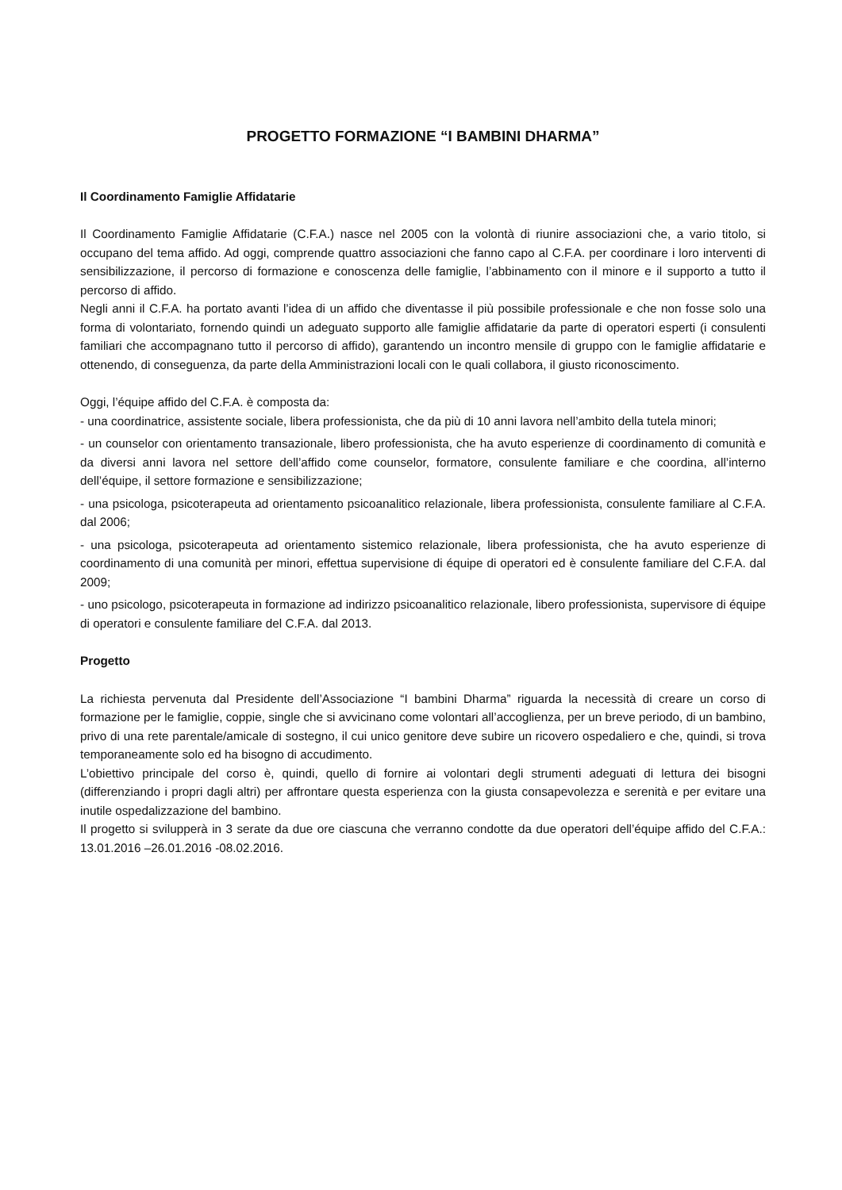PROGETTO FORMAZIONE “I BAMBINI DHARMA”
Il Coordinamento Famiglie Affidatarie
Il Coordinamento Famiglie Affidatarie (C.F.A.) nasce nel 2005 con la volontà di riunire associazioni che, a vario titolo, si occupano del tema affido. Ad oggi, comprende quattro associazioni che fanno capo al C.F.A. per coordinare i loro interventi di sensibilizzazione, il percorso di formazione e conoscenza delle famiglie, l’abbinamento con il minore e il supporto a tutto il percorso di affido.
Negli anni il C.F.A. ha portato avanti l’idea di un affido che diventasse il più possibile professionale e che non fosse solo una forma di volontariato, fornendo quindi un adeguato supporto alle famiglie affidatarie da parte di operatori esperti (i consulenti familiari che accompagnano tutto il percorso di affido), garantendo un incontro mensile di gruppo con le famiglie affidatarie e ottenendo, di conseguenza, da parte della Amministrazioni locali con le quali collabora, il giusto riconoscimento.
Oggi, l’équipe affido del C.F.A. è composta da:
- una coordinatrice, assistente sociale, libera professionista, che da più di 10 anni lavora nell’ambito della tutela minori;
- un counselor con orientamento transazionale, libero professionista, che ha avuto esperienze di coordinamento di comunità e da diversi anni lavora nel settore dell’affido come counselor, formatore, consulente familiare e che coordina, all’interno dell’équipe, il settore formazione e sensibilizzazione;
- una psicologa, psicoterapeuta ad orientamento psicoanalitico relazionale, libera professionista, consulente familiare al C.F.A. dal 2006;
- una psicologa, psicoterapeuta ad orientamento sistemico relazionale, libera professionista, che ha avuto esperienze di coordinamento di una comunità per minori, effettua supervisione di équipe di operatori ed è consulente familiare del C.F.A. dal 2009;
- uno psicologo, psicoterapeuta in formazione ad indirizzo psicoanalitico relazionale, libero professionista, supervisore di équipe di operatori e consulente familiare del C.F.A. dal 2013.
Progetto
La richiesta pervenuta dal Presidente dell’Associazione “I bambini Dharma” riguarda la necessità di creare un corso di formazione per le famiglie, coppie, single che si avvicinano come volontari all’accoglienza, per un breve periodo, di un bambino, privo di una rete parentale/amicale di sostegno, il cui unico genitore deve subire un ricovero ospedaliero e che, quindi, si trova temporaneamente solo ed ha bisogno di accudimento.
L’obiettivo principale del corso è, quindi, quello di fornire ai volontari degli strumenti adeguati di lettura dei bisogni (differenziando i propri dagli altri) per affrontare questa esperienza con la giusta consapevolezza e serenità e per evitare una inutile ospedalizzazione del bambino.
Il progetto si svilupperà in 3 serate da due ore ciascuna che verranno condotte da due operatori dell’équipe affido del C.F.A.: 13.01.2016 –26.01.2016 -08.02.2016.